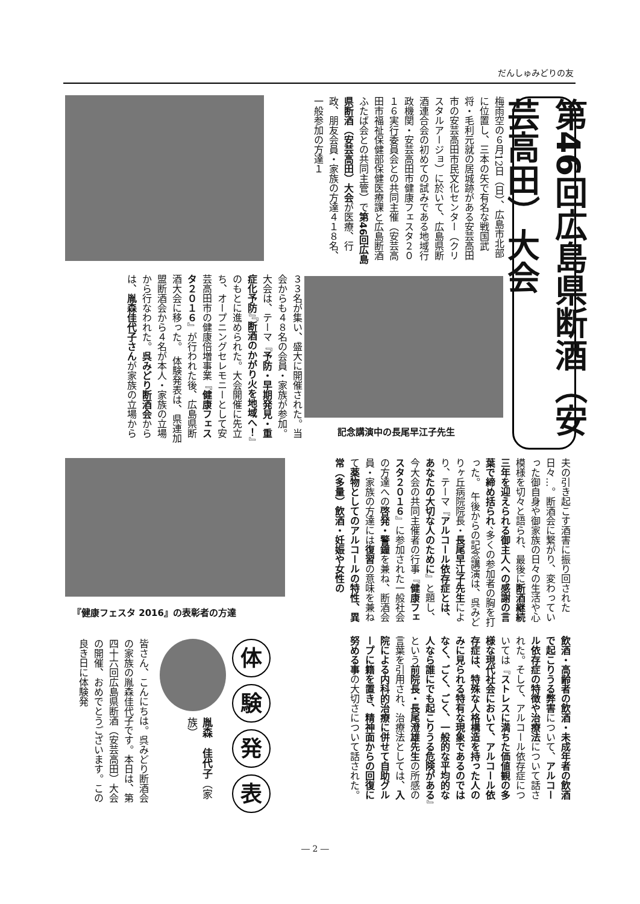だんしゅみどりの友
第46回広島県断酒（安芸高田）大会
梅雨空の６月12日（日）、広島市北部に位置し、三本の矢で有名な戦国武将・毛利元就の居城跡がある安芸高田市の安芸高田市民文化センター（クリスタルアージョ）に於いて、広島県断酒連合会の初めての試みである地域行政機関・安芸高田市健康フェスタ２０１６実行委員会との共同主催（安芸高田市福祉保健部保健医療課と広島断酒ふたば会との共同主管）で第46回広島県断酒（安芸高田）大会が医療、行政、朋友会員・家族の方達４１８名、一般参加の方達１
３３名が集い、盛大に開催された。当会からも４８名の会員・家族が参加。大会は、テーマ『予防・早期発見・重症化予防』『断酒のかがり火を地域へ！』のもとに進められた。大会開催に先立ち、オープニングセレモニーとして安芸高田市の健康倍増事業『健康フェスタ２０１６』が行われた後、広島県断酒大会に移った。　体験発表は、県連加盟断酒会から４名が本人・家族の立場から行なわれた。呉みどり断酒会からは、胤森佳代子さんが家族の立場から
記念講演中の長尾早江子先生
夫の引き起こす酒害に振り回された日々…。断酒会に繋がり、変わっていった御自身や御家族の日々の生活や心模様を切々と語られ、最後に断酒継続三年を迎えられる御主人への感謝の言葉で締め括られ、多くの参加者の胸を打った。　午後からの記念講演は、呉みどりヶ丘病院院長・長尾早江子先生により、テーマ『アルコール依存症とは、あなたの大切な人のために』と題し、今大会の共同主催者の行事『健康フェスタ２０１６』に参加された一般社会の方達への啓発・警鐘を兼ね、断酒会員・家族の方達には復習の意味を兼ねて薬物としてのアルコールの特性、異常（多量）飲酒・妊娠や女性の
『健康フェスタ 2016』の表彰者の方達
飲酒・高齢者の飲酒・未成年者の飲酒で起こりうる弊害について、アルコール依存症の特徴や治療法について話された。そして、アルコール依存症については『ストレスに満ちた価値観の多様な現代社会において、アルコール依存症は、特殊な人格構造を持った人のみに見られる特有な現象であるのではなく、ごく、ごく、一般的な平均的な人なら誰にでも起こりうる危険がある』という前院長・長尾澄雄先生の所感の言葉を引用され、治療法としては、入院による内科的治療に併せて自助グループに籍を置き、精神面からの回復に努める事の大切さについて話された。
体
験
発
表
胤森　佳代子（家　族）
皆さん、こんにちは。呉みどり断酒会の家族の胤森佳代子です。本日は、第四十六回広島県断酒（安芸高田）大会の開催、おめでとうございます。この良き日に体験発
― 2 ―